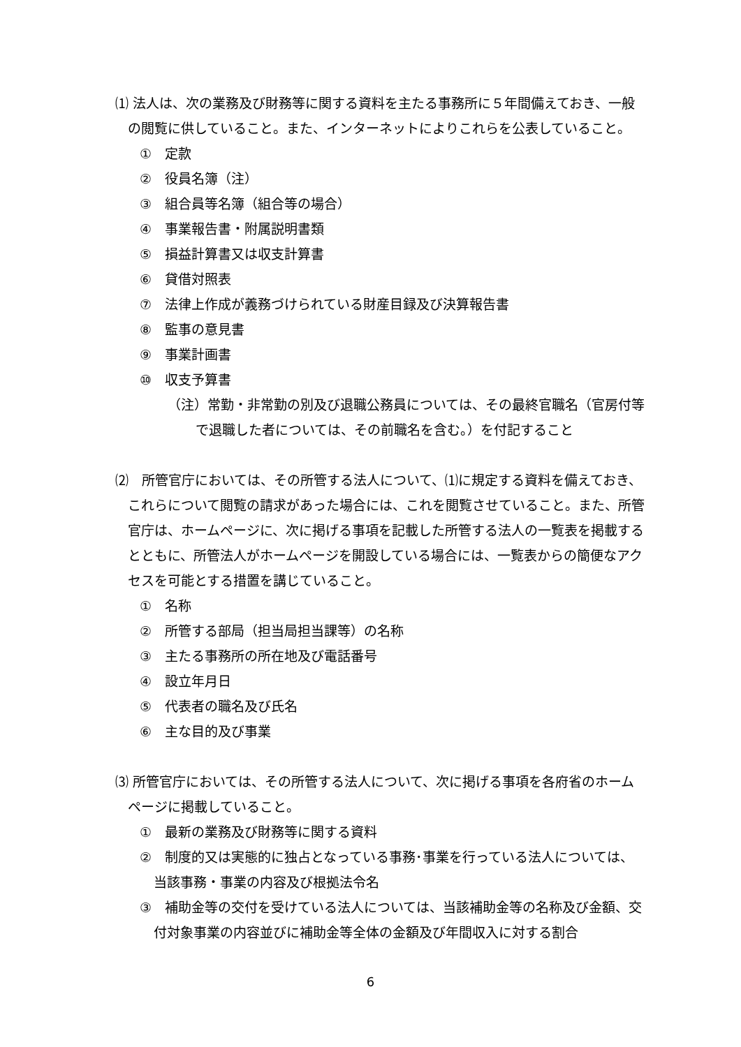⑴ 法人は、次の業務及び財務等に関する資料を主たる事務所に５年間備えておき、一般の閲覧に供していること。また、インターネットによりこれらを公表していること。
①　定款
②　役員名簿（注）
③　組合員等名簿（組合等の場合）
④　事業報告書・附属説明書類
⑤　損益計算書又は収支計算書
⑥　貸借対照表
⑦　法律上作成が義務づけられている財産目録及び決算報告書
⑧　監事の意見書
⑨　事業計画書
⑩　収支予算書
（注）常勤・非常勤の別及び退職公務員については、その最終官職名（官房付等で退職した者については、その前職名を含む。）を付記すること
⑵　所管官庁においては、その所管する法人について、⑴に規定する資料を備えておき、これらについて閲覧の請求があった場合には、これを閲覧させていること。また、所管官庁は、ホームページに、次に掲げる事項を記載した所管する法人の一覧表を掲載するとともに、所管法人がホームページを開設している場合には、一覧表からの簡便なアクセスを可能とする措置を講じていること。
①　名称
②　所管する部局（担当局担当課等）の名称
③　主たる事務所の所在地及び電話番号
④　設立年月日
⑤　代表者の職名及び氏名
⑥　主な目的及び事業
⑶ 所管官庁においては、その所管する法人について、次に掲げる事項を各府省のホームページに掲載していること。
①　最新の業務及び財務等に関する資料
②　制度的又は実態的に独占となっている事務･事業を行っている法人については、当該事務・事業の内容及び根拠法令名
③　補助金等の交付を受けている法人については、当該補助金等の名称及び金額、交付対象事業の内容並びに補助金等全体の金額及び年間収入に対する割合
6